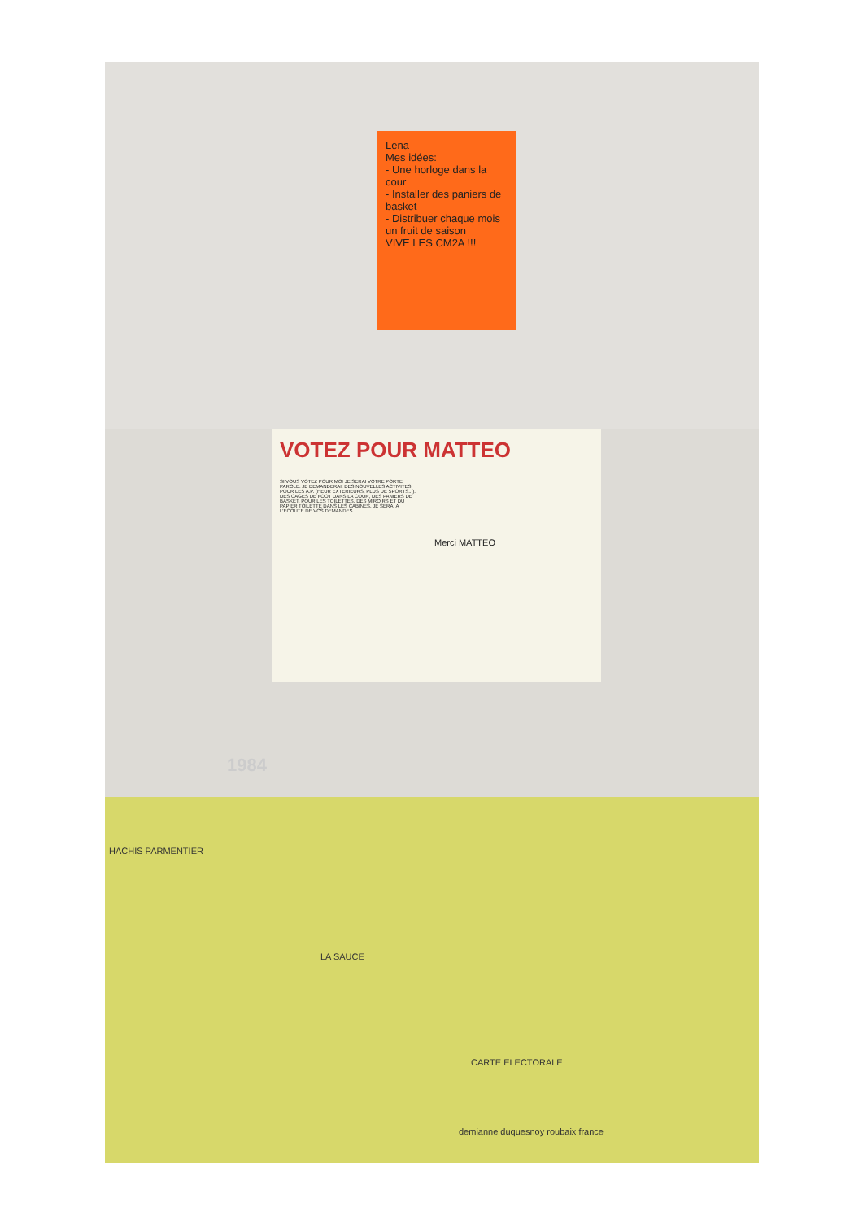Lena
Mes idées:
- Une horloge dans la cour
- Installer des paniers de basket
- Distribuer chaque mois un fruit de saison
VIVE LES CM2A !!!
VOTEZ POUR MATTEO
SI VOUS VOTEZ POUR MOI JE SERAI VOTRE PORTE PAROLE. JE DEMANDERAI: DES NOUVELLES ACTIVITES POUR LES A.P. (HEUR EXTERIEURS, PLUS DE SPORTS...). DES CAGES DE FOOT DANS LA COUR, DES PANIERS DE BASKET. POUR LES TOILETTES, DES MIROIRS ET DU PAPIER TOILETTE DANS LES CABINES. JE SERAI A L'ECOUTE DE VOS DEMANDES
Merci MATTEO
1984
HACHIS PARMENTIER
LA SAUCE
CARTE ELECTORALE
demianne duquesnoy roubaix france